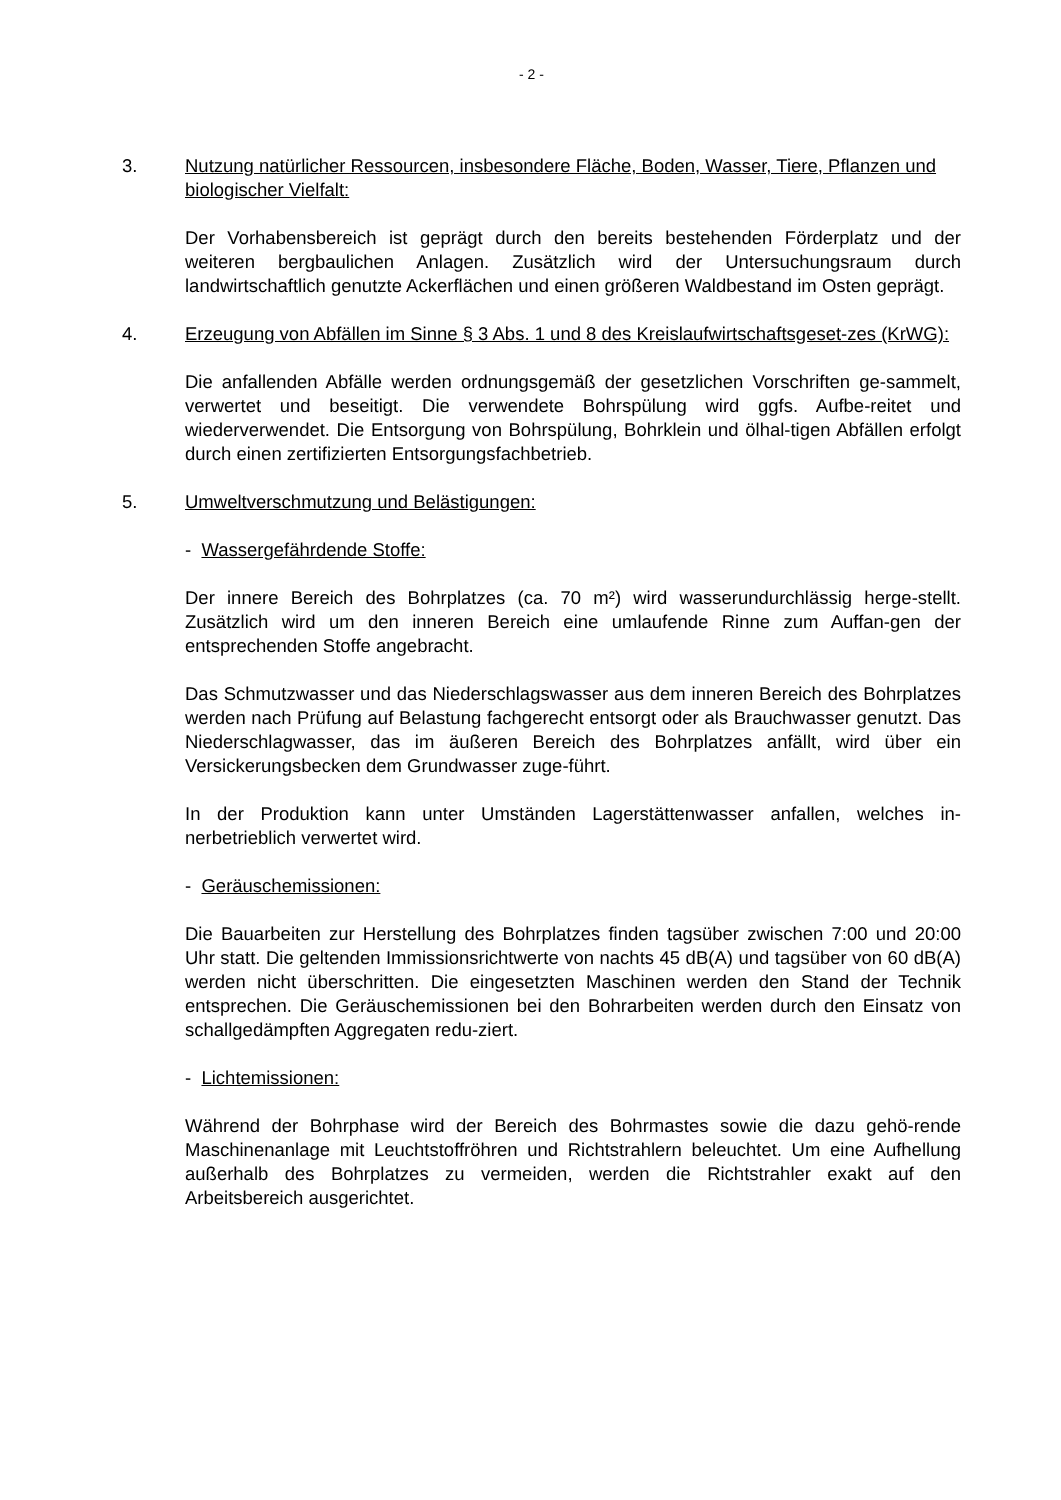- 2 -
3. Nutzung natürlicher Ressourcen, insbesondere Fläche, Boden, Wasser, Tiere, Pflanzen und biologischer Vielfalt:
Der Vorhabensbereich ist geprägt durch den bereits bestehenden Förderplatz und der weiteren bergbaulichen Anlagen. Zusätzlich wird der Untersuchungsraum durch landwirtschaftlich genutzte Ackerflächen und einen größeren Waldbestand im Osten geprägt.
4. Erzeugung von Abfällen im Sinne § 3 Abs. 1 und 8 des Kreislaufwirtschaftsgeset-zes (KrWG):
Die anfallenden Abfälle werden ordnungsgemäß der gesetzlichen Vorschriften ge-sammelt, verwertet und beseitigt. Die verwendete Bohrspülung wird ggfs. Aufbe-reitet und wiederverwendet. Die Entsorgung von Bohrspülung, Bohrklein und ölhal-tigen Abfällen erfolgt durch einen zertifizierten Entsorgungsfachbetrieb.
5. Umweltverschmutzung und Belästigungen:
- Wassergefährdende Stoffe:
Der innere Bereich des Bohrplatzes (ca. 70 m²) wird wasserundurchlässig herge-stellt. Zusätzlich wird um den inneren Bereich eine umlaufende Rinne zum Auffan-gen der entsprechenden Stoffe angebracht.
Das Schmutzwasser und das Niederschlagswasser aus dem inneren Bereich des Bohrplatzes werden nach Prüfung auf Belastung fachgerecht entsorgt oder als Brauchwasser genutzt. Das Niederschlagwasser, das im äußeren Bereich des Bohrplatzes anfällt, wird über ein Versickerungsbecken dem Grundwasser zuge-führt.
In der Produktion kann unter Umständen Lagerstättenwasser anfallen, welches in-nerbetrieblich verwertet wird.
- Geräuschemissionen:
Die Bauarbeiten zur Herstellung des Bohrplatzes finden tagsüber zwischen 7:00 und 20:00 Uhr statt. Die geltenden Immissionsrichtwerte von nachts 45 dB(A) und tagsüber von 60 dB(A) werden nicht überschritten. Die eingesetzten Maschinen werden den Stand der Technik entsprechen. Die Geräuschemissionen bei den Bohrarbeiten werden durch den Einsatz von schallgedämpften Aggregaten redu-ziert.
- Lichtemissionen:
Während der Bohrphase wird der Bereich des Bohrmastes sowie die dazu gehö-rende Maschinenanlage mit Leuchtstoffröhren und Richtstrahlern beleuchtet. Um eine Aufhellung außerhalb des Bohrplatzes zu vermeiden, werden die Richtstrahler exakt auf den Arbeitsbereich ausgerichtet.